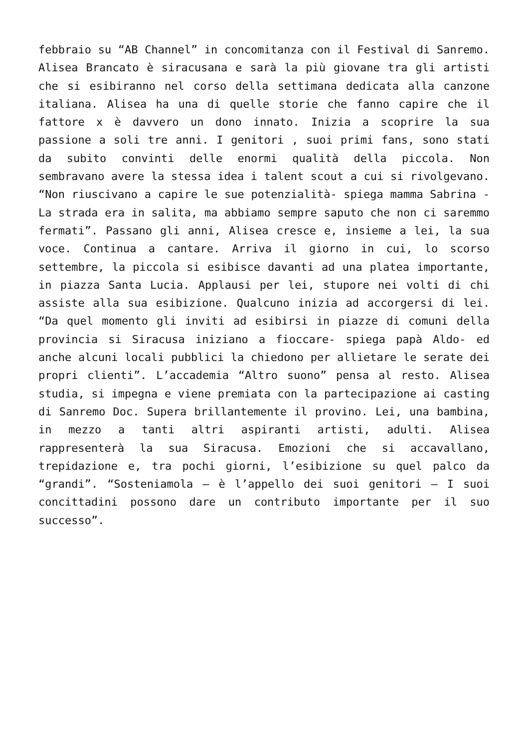febbraio su “AB Channel” in concomitanza con il Festival di Sanremo. Alisea Brancato è siracusana e sarà la più giovane tra gli artisti che si esibiranno nel corso della settimana dedicata alla canzone italiana. Alisea ha una di quelle storie che fanno capire che il fattore x è davvero un dono innato. Inizia a scoprire la sua passione a soli tre anni. I genitori , suoi primi fans, sono stati da subito convinti delle enormi qualità della piccola. Non sembravano avere la stessa idea i talent scout a cui si rivolgevano. “Non riuscivano a capire le sue potenzialità- spiega mamma Sabrina -La strada era in salita, ma abbiamo sempre saputo che non ci saremmo fermati”. Passano gli anni, Alisea cresce e, insieme a lei, la sua voce. Continua a cantare. Arriva il giorno in cui, lo scorso settembre, la piccola si esibisce davanti ad una platea importante, in piazza Santa Lucia. Applausi per lei, stupore nei volti di chi assiste alla sua esibizione. Qualcuno inizia ad accorgersi di lei. “Da quel momento gli inviti ad esibirsi in piazze di comuni della provincia si Siracusa iniziano a fioccare- spiega papà Aldo- ed anche alcuni locali pubblici la chiedono per allietare le serate dei propri clienti”. L’accademia “Altro suono” pensa al resto. Alisea studia, si impegna e viene premiata con la partecipazione ai casting di Sanremo Doc. Supera brillantemente il provino. Lei, una bambina, in mezzo a tanti altri aspiranti artisti, adulti. Alisea rappresenterà la sua Siracusa. Emozioni che si accavallano, trepidazione e, tra pochi giorni, l’esibizione su quel palco da “grandi”. “Sosteniamola – è l’appello dei suoi genitori – I suoi concittadini possono dare un contributo importante per il suo successo”.